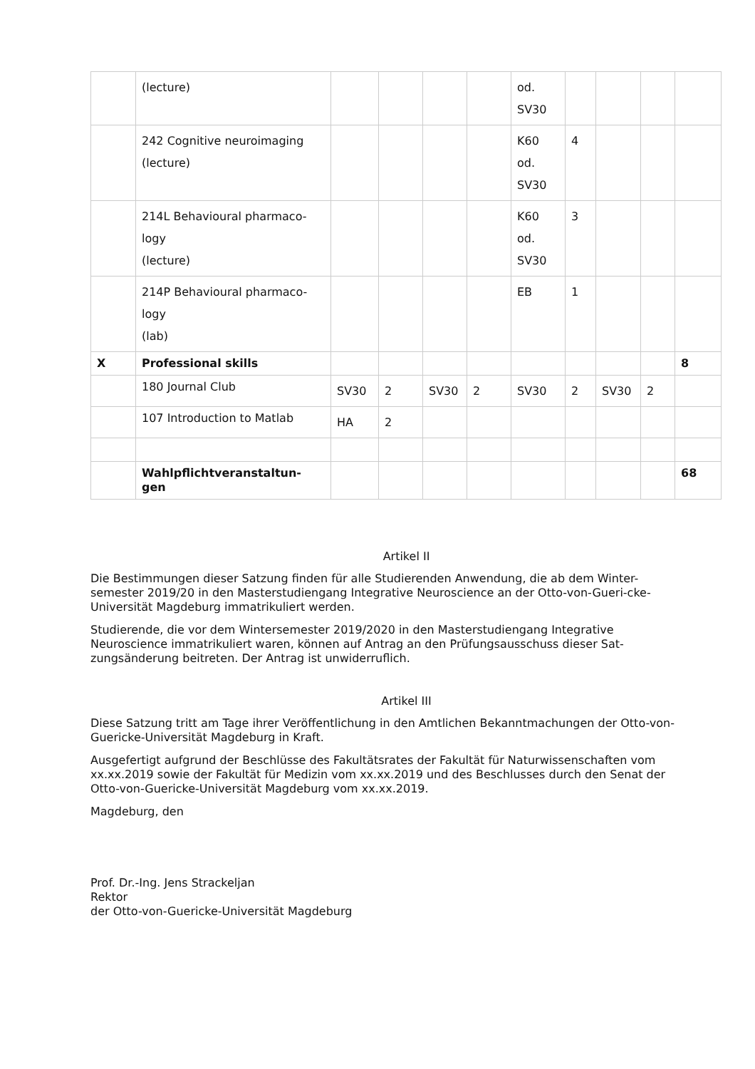| | (lecture) | | | | | od. SV30 | | | | |
| | 242 Cognitive neuroimaging (lecture) | | | | | K60 od. SV30 | 4 | | | |
| | 214L Behavioural pharmaco- logy (lecture) | | | | | K60 od. SV30 | 3 | | | |
| | 214P Behavioural pharmaco- logy (lab) | | | | | EB | 1 | | | |
| X | Professional skills | | | | | | | | | 8 |
| | 180 Journal Club | SV30 | 2 | SV30 | 2 | SV30 | 2 | SV30 | 2 | |
| | 107 Introduction to Matlab | HA | 2 | | | | | | | |
| | Wahlpflichtveranstaltun- gen | | | | | | | | | 68 |
Artikel II
Die Bestimmungen dieser Satzung finden für alle Studierenden Anwendung, die ab dem Winter-semester 2019/20 in den Masterstudiengang Integrative Neuroscience an der Otto-von-Gueri-cke-Universität Magdeburg immatrikuliert werden.
Studierende, die vor dem Wintersemester 2019/2020 in den Masterstudiengang Integrative Neuroscience immatrikuliert waren, können auf Antrag an den Prüfungsausschuss dieser Sat-zungsänderung beitreten. Der Antrag ist unwiderruflich.
Artikel III
Diese Satzung tritt am Tage ihrer Veröffentlichung in den Amtlichen Bekanntmachungen der Otto-von-Guericke-Universität Magdeburg in Kraft.
Ausgefertigt aufgrund der Beschlüsse des Fakultätsrates der Fakultät für Naturwissenschaften vom xx.xx.2019 sowie der Fakultät für Medizin vom xx.xx.2019 und des Beschlusses durch den Senat der Otto-von-Guericke-Universität Magdeburg vom xx.xx.2019.
Magdeburg, den
Prof. Dr.-Ing. Jens Strackeljan
Rektor
der Otto-von-Guericke-Universität Magdeburg